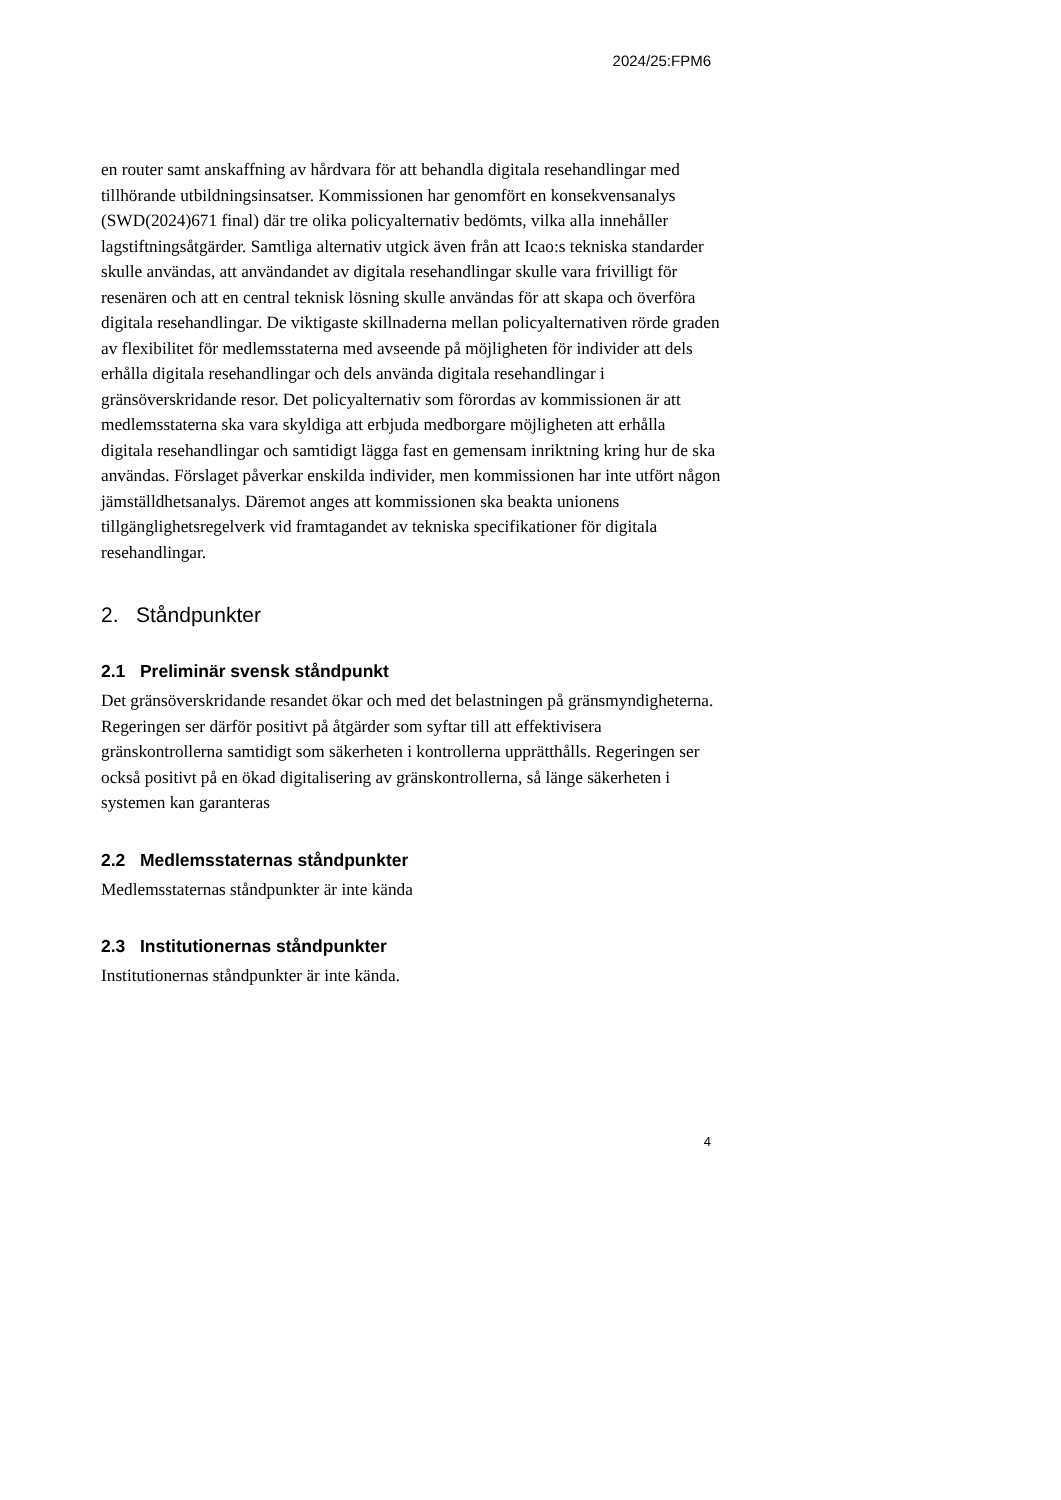2024/25:FPM6
en router samt anskaffning av hårdvara för att behandla digitala resehandlingar med tillhörande utbildningsinsatser. Kommissionen har genomfört en konsekvensanalys (SWD(2024)671 final) där tre olika policyalternativ bedömts, vilka alla innehåller lagstiftningsåtgärder. Samtliga alternativ utgick även från att Icao:s tekniska standarder skulle användas, att användandet av digitala resehandlingar skulle vara frivilligt för resenären och att en central teknisk lösning skulle användas för att skapa och överföra digitala resehandlingar. De viktigaste skillnaderna mellan policyalternativen rörde graden av flexibilitet för medlemsstaterna med avseende på möjligheten för individer att dels erhålla digitala resehandlingar och dels använda digitala resehandlingar i gränsöverskridande resor. Det policyalternativ som förordas av kommissionen är att medlemsstaterna ska vara skyldiga att erbjuda medborgare möjligheten att erhålla digitala resehandlingar och samtidigt lägga fast en gemensam inriktning kring hur de ska användas. Förslaget påverkar enskilda individer, men kommissionen har inte utfört någon jämställdhetsanalys. Däremot anges att kommissionen ska beakta unionens tillgänglighetsregelverk vid framtagandet av tekniska specifikationer för digitala resehandlingar.
2. Ståndpunkter
2.1 Preliminär svensk ståndpunkt
Det gränsöverskridande resandet ökar och med det belastningen på gränsmyndigheterna. Regeringen ser därför positivt på åtgärder som syftar till att effektivisera gränskontrollerna samtidigt som säkerheten i kontrollerna upprätthålls. Regeringen ser också positivt på en ökad digitalisering av gränskontrollerna, så länge säkerheten i systemen kan garanteras
2.2 Medlemsstaternas ståndpunkter
Medlemsstaternas ståndpunkter är inte kända
2.3 Institutionernas ståndpunkter
Institutionernas ståndpunkter är inte kända.
4